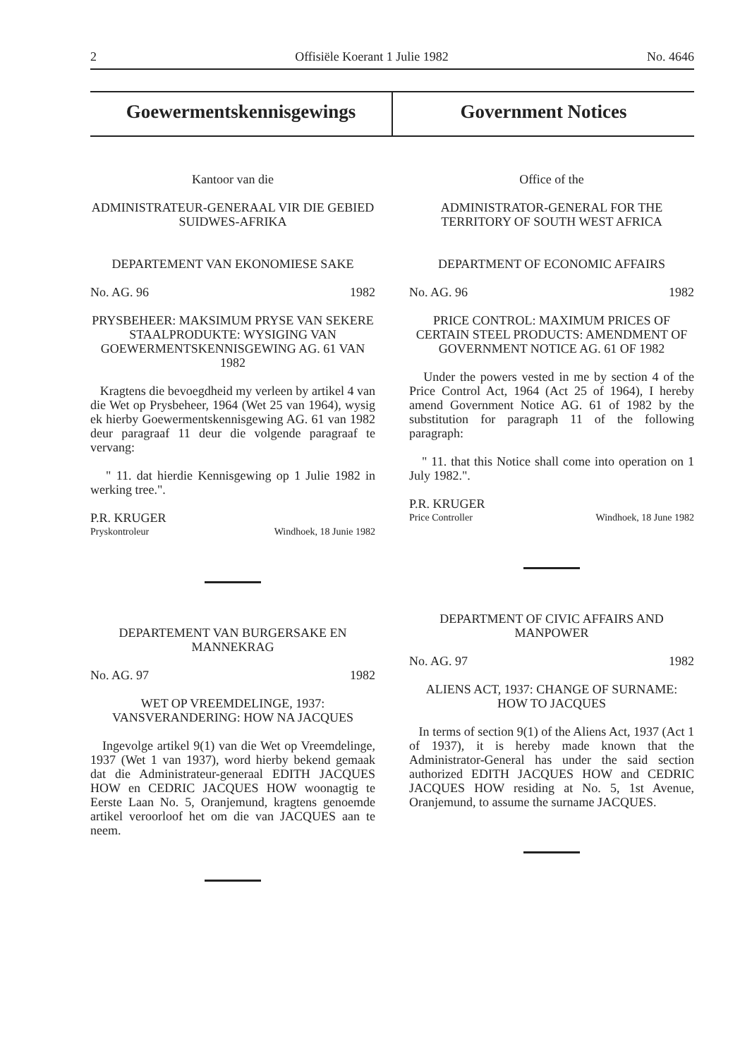2 Offisiële Koerant 1 Julie 1982 No. 4646
Goewermentskennisgewings Government Notices
Kantoor van die
ADMINISTRATEUR-GENERAAL VIR DIE GEBIED SUIDWES-AFRIKA
DEPARTEMENT VAN EKONOMIESE SAKE
No. AG. 96 1982
PRYSBEHEER: MAKSIMUM PRYSE VAN SEKERE STAALPRODUKTE: WYSIGING VAN GOEWERMENTSKENNISGEWING AG. 61 VAN 1982
Kragtens die bevoegdheid my verleen by artikel 4 van die Wet op Prysbeheer, 1964 (Wet 25 van 1964), wysig ek hierby Goewermentskennisgewing AG. 61 van 1982 deur paragraaf 11 deur die volgende paragraaf te vervang:
" 11. dat hierdie Kennisgewing op 1 Julie 1982 in werking tree.".
P.R. KRUGER
Pryskontroleur Windhoek, 18 Junie 1982
DEPARTEMENT VAN BURGERSAKE EN MANNEKRAG
No. AG. 97 1982
WET OP VREEMDELINGE, 1937: VANSVERANDERING: HOW NA JACQUES
Ingevolge artikel 9(1) van die Wet op Vreemdelinge, 1937 (Wet 1 van 1937), word hierby bekend gemaak dat die Administrateur-generaal EDITH JACQUES HOW en CEDRIC JACQUES HOW woonagtig te Eerste Laan No. 5, Oranjemund, kragtens genoemde artikel veroorloof het om die van JACQUES aan te neem.
Office of the
ADMINISTRATOR-GENERAL FOR THE TERRITORY OF SOUTH WEST AFRICA
DEPARTMENT OF ECONOMIC AFFAIRS
No. AG. 96 1982
PRICE CONTROL: MAXIMUM PRICES OF CERTAIN STEEL PRODUCTS: AMENDMENT OF GOVERNMENT NOTICE AG. 61 OF 1982
Under the powers vested in me by section 4 of the Price Control Act, 1964 (Act 25 of 1964), I hereby amend Government Notice AG. 61 of 1982 by the substitution for paragraph 11 of the following paragraph:
" 11. that this Notice shall come into operation on 1 July 1982.".
P.R. KRUGER
Price Controller Windhoek, 18 June 1982
DEPARTMENT OF CIVIC AFFAIRS AND MANPOWER
No. AG. 97 1982
ALIENS ACT, 1937: CHANGE OF SURNAME: HOW TO JACQUES
In terms of section 9(1) of the Aliens Act, 1937 (Act 1 of 1937), it is hereby made known that the Administrator-General has under the said section authorized EDITH JACQUES HOW and CEDRIC JACQUES HOW residing at No. 5, 1st Avenue, Oranjemund, to assume the surname JACQUES.